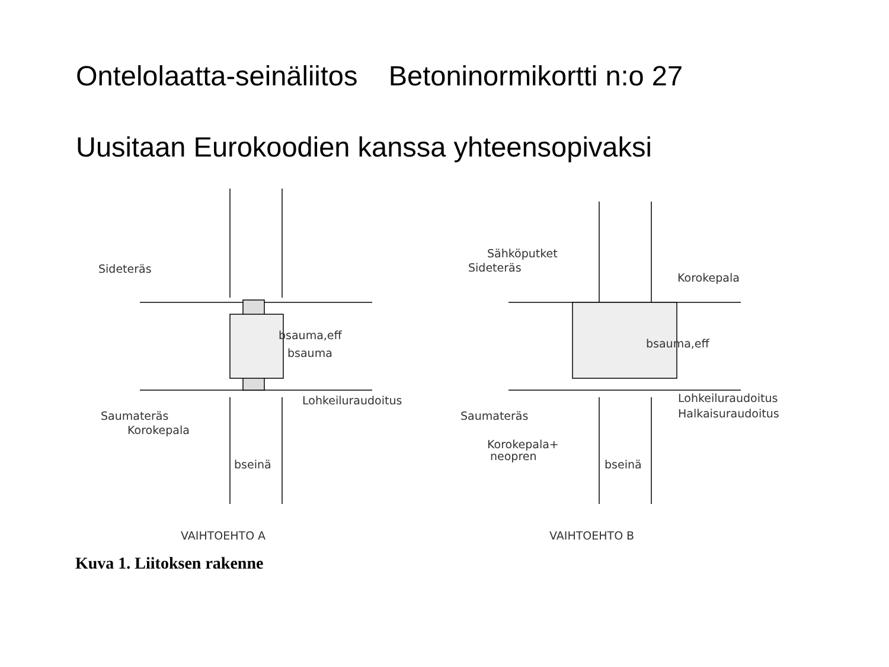Ontelolaatta-seinäliitos Betoninormikortti n:o 27
Uusitaan Eurokoodien kanssa yhteensopivaksi
Sideteräs
bsauma,eff
bsauma
Lohkeiluraudoitus
Saumateräs
Korokepala
bseinä
Sähköputket
Sideteräs
Korokepala
bsauma,eff
Lohkeiluraudoitus
Halkaisuraudoitus
Saumateräs
Korokepala+
neopren
bseinä
VAIHTOEHTO A
VAIHTOEHTO B
Kuva 1. Liitoksen rakenne